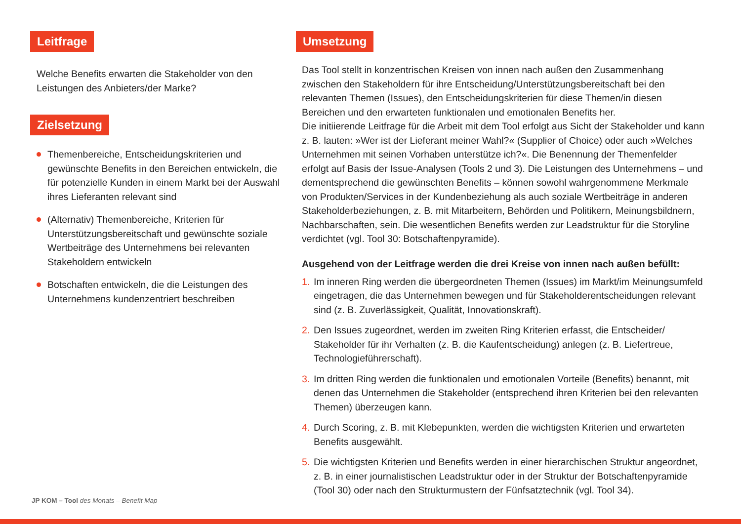Leitfrage
Welche Benefits erwarten die Stakeholder von den Leistungen des Anbieters/der Marke?
Zielsetzung
Themenbereiche, Entscheidungskriterien und gewünschte Benefits in den Bereichen entwickeln, die für potenzielle Kunden in einem Markt bei der Auswahl ihres Lieferanten relevant sind
(Alternativ) Themenbereiche, Kriterien für Unterstützungsbereitschaft und gewünschte soziale Wertbeiträge des Unternehmens bei relevanten Stakeholdern entwickeln
Botschaften entwickeln, die die Leistungen des Unternehmens kundenzentriert beschreiben
Umsetzung
Das Tool stellt in konzentrischen Kreisen von innen nach außen den Zusammenhang zwischen den Stakeholdern für ihre Entscheidung/Unterstützungsbereitschaft bei den relevanten Themen (Issues), den Entscheidungskriterien für diese Themen/in diesen Bereichen und den erwarteten funktionalen und emotionalen Benefits her.
Die initiierende Leitfrage für die Arbeit mit dem Tool erfolgt aus Sicht der Stakeholder und kann z. B. lauten: »Wer ist der Lieferant meiner Wahl?« (Supplier of Choice) oder auch »Welches Unternehmen mit seinen Vorhaben unterstütze ich?«. Die Benennung der Themenfelder erfolgt auf Basis der Issue-Analysen (Tools 2 und 3). Die Leistungen des Unternehmens – und dementsprechend die gewünschten Benefits – können sowohl wahrgenommene Merkmale von Produkten/Services in der Kundenbeziehung als auch soziale Wertbeiträge in anderen Stakeholderbeziehungen, z. B. mit Mitarbeitern, Behörden und Politikern, Meinungsbildnern, Nachbarschaften, sein. Die wesentlichen Benefits werden zur Leadstruktur für die Storyline verdichtet (vgl. Tool 30: Botschaftenpyramide).
Ausgehend von der Leitfrage werden die drei Kreise von innen nach außen befüllt:
1. Im inneren Ring werden die übergeordneten Themen (Issues) im Markt/im Meinungsumfeld eingetragen, die das Unternehmen bewegen und für Stakeholderentscheidungen relevant sind (z. B. Zuverlässigkeit, Qualität, Innovationskraft).
2. Den Issues zugeordnet, werden im zweiten Ring Kriterien erfasst, die Entscheider/ Stakeholder für ihr Verhalten (z. B. die Kaufentscheidung) anlegen (z. B. Liefertreue, Technologieführerschaft).
3. Im dritten Ring werden die funktionalen und emotionalen Vorteile (Benefits) benannt, mit denen das Unternehmen die Stakeholder (entsprechend ihren Kriterien bei den relevanten Themen) überzeugen kann.
4. Durch Scoring, z. B. mit Klebepunkten, werden die wichtigsten Kriterien und erwarteten Benefits ausgewählt.
5. Die wichtigsten Kriterien und Benefits werden in einer hierarchischen Struktur angeordnet, z. B. in einer journalistischen Leadstruktur oder in der Struktur der Botschaftenpyramide (Tool 30) oder nach den Strukturmustern der Fünfsatztechnik (vgl. Tool 34).
JP KOM – Tool des Monats – Benefit Map